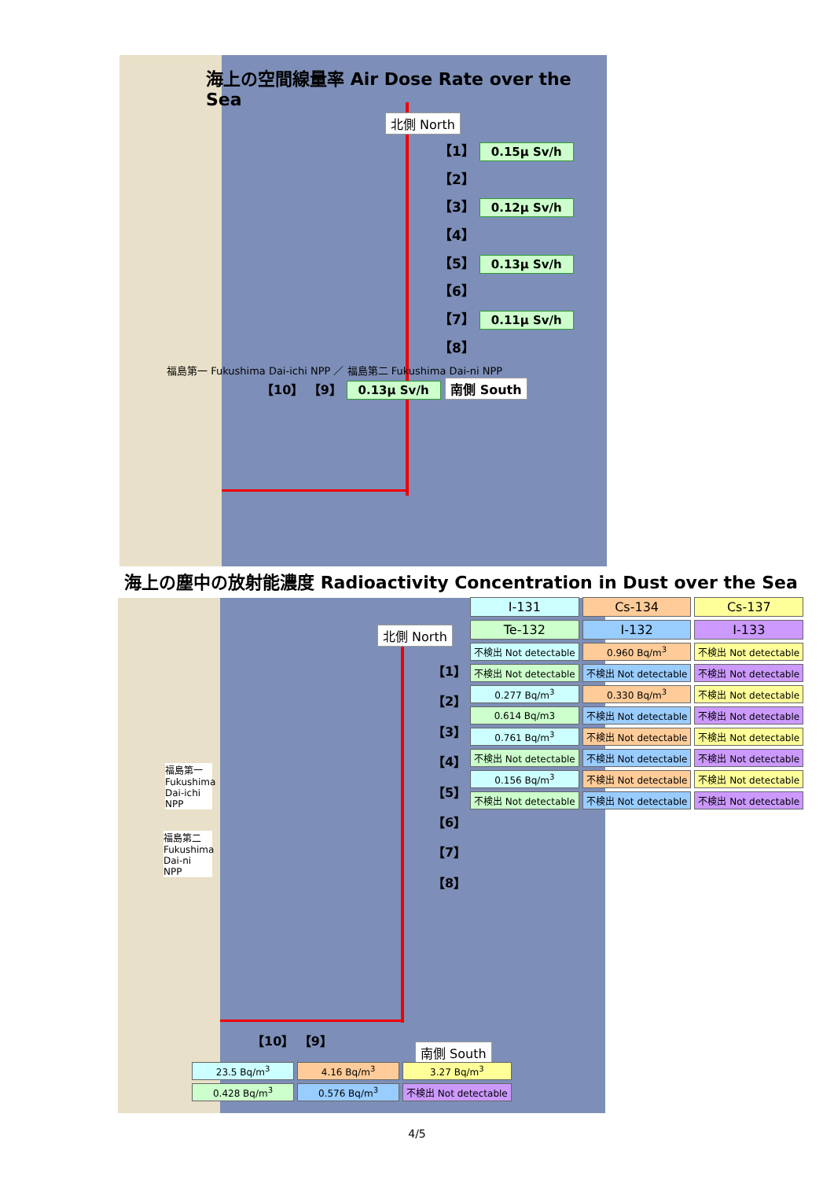海上の空間線量率 Air Dose Rate over the Sea
北側 North
【1】 0.15μ Sv/h
【2】
【3】 0.12μ Sv/h
【4】
【5】 0.13μ Sv/h
【6】
【7】 0.11μ Sv/h
【8】
福島第一 Fukushima Dai-ichi NPP ／ 福島第二 Fukushima Dai-ni NPP
【10】 【9】 0.13μ Sv/h 南側 South
海上の塵中の放射能濃度 Radioactivity Concentration in Dust over the Sea
北側 North
福島第一 Fukushima Dai-ichi NPP
福島第二 Fukushima Dai-ni NPP
【1】
【2】
【3】
【4】
【5】
【6】
【7】
【8】
【10】 【9】
南側 South
| I-131 | Cs-134 | Cs-137 |
| Te-132 | I-132 | I-133 |
| 不検出 Not detectable | 0.960 Bq/m<sup>3</sup> | 不検出 Not detectable |
| 不検出 Not detectable | 不検出 Not detectable | 不検出 Not detectable |
| 0.277 Bq/m<sup>3</sup> | 0.330 Bq/m<sup>3</sup> | 不検出 Not detectable |
| 0.614 Bq/m3 | 不検出 Not detectable | 不検出 Not detectable |
| 0.761 Bq/m<sup>3</sup> | 不検出 Not detectable | 不検出 Not detectable |
| 不検出 Not detectable | 不検出 Not detectable | 不検出 Not detectable |
| 0.156 Bq/m<sup>3</sup> | 不検出 Not detectable | 不検出 Not detectable |
| 不検出 Not detectable | 不検出 Not detectable | 不検出 Not detectable |
| 23.5 Bq/m<sup>3</sup> | 4.16 Bq/m<sup>3</sup> | 3.27 Bq/m<sup>3</sup> |
| 0.428 Bq/m<sup>3</sup> | 0.576 Bq/m<sup>3</sup> | 不検出 Not detectable |
4/5